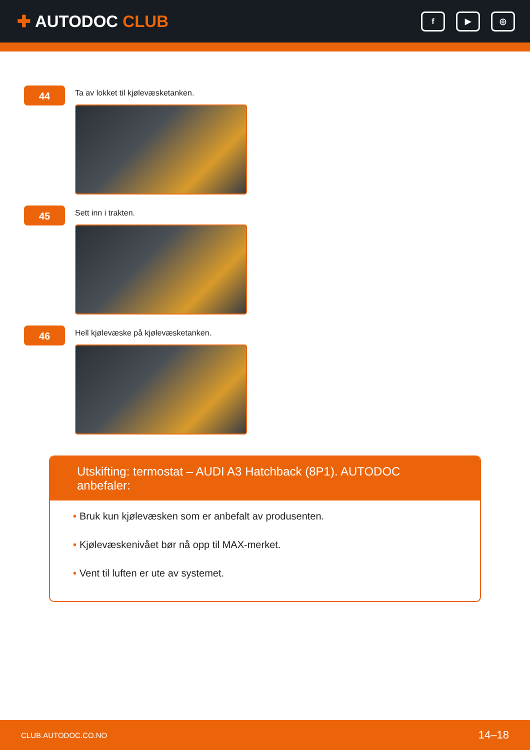✚ AUTODOC CLUB
f ▶ ◎
44
Ta av lokket til kjølevæsketanken.
45
Sett inn i trakten.
46
Hell kjølevæske på kjølevæsketanken.
Utskifting: termostat – AUDI A3 Hatchback (8P1). AUTODOC anbefaler:
• Bruk kun kjølevæsken som er anbefalt av produsenten.
• Kjølevæskenivået bør nå opp til MAX-merket.
• Vent til luften er ute av systemet.
CLUB.AUTODOC.CO.NO 14–18